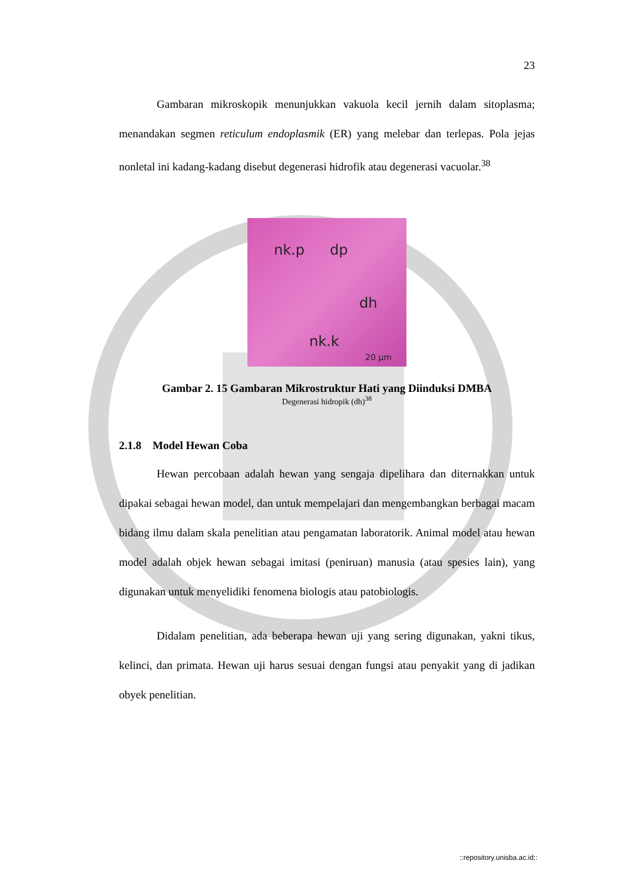23
Gambaran mikroskopik menunjukkan vakuola kecil jernih dalam sitoplasma; menandakan segmen reticulum endoplasmik (ER) yang melebar dan terlepas. Pola jejas nonletal ini kadang-kadang disebut degenerasi hidrofik atau degenerasi vacuolar.<sup>38</sup>
nk.p dp
dh
nk.k
20 µm
Gambar 2. 15 Gambaran Mikrostruktur Hati yang Diinduksi DMBA
Degenerasi hidropik (dh)<sup>38</sup>
2.1.8 Model Hewan Coba
Hewan percobaan adalah hewan yang sengaja dipelihara dan diternakkan untuk dipakai sebagai hewan model, dan untuk mempelajari dan mengembangkan berbagai macam bidang ilmu dalam skala penelitian atau pengamatan laboratorik. Animal model atau hewan model adalah objek hewan sebagai imitasi (peniruan) manusia (atau spesies lain), yang digunakan untuk menyelidiki fenomena biologis atau patobiologis.
Didalam penelitian, ada beberapa hewan uji yang sering digunakan, yakni tikus, kelinci, dan primata. Hewan uji harus sesuai dengan fungsi atau penyakit yang di jadikan obyek penelitian.
::repository.unisba.ac.id::